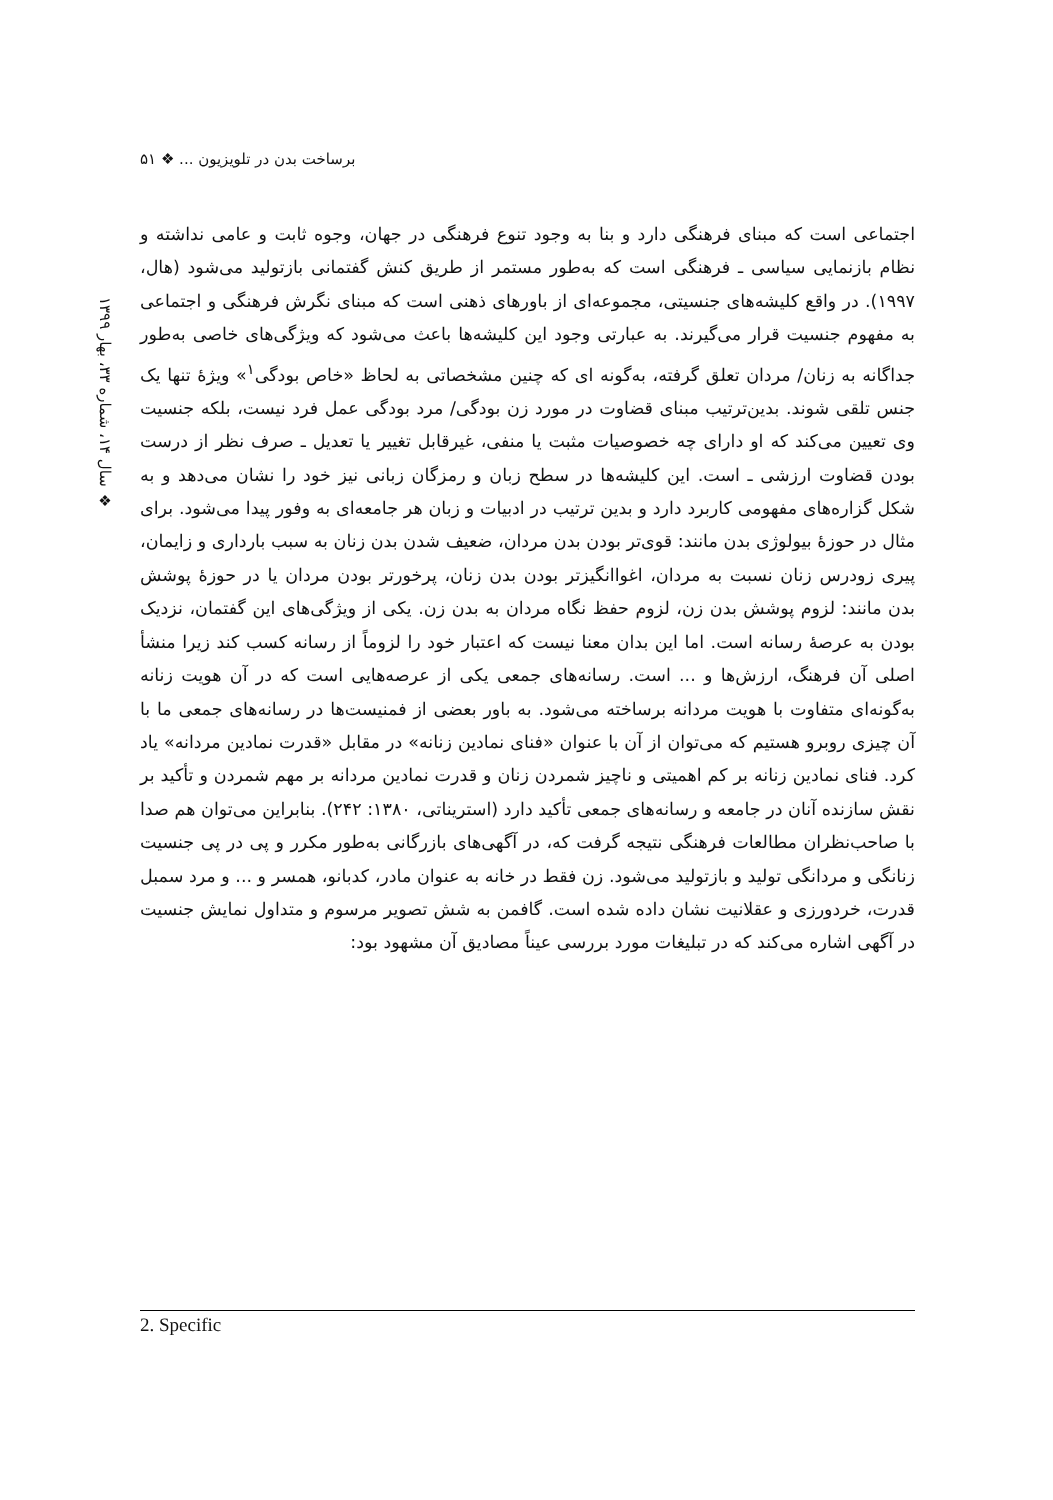برساخت بدن در تلویزیون ... ❖ ۵۱
❖ سال ۱۴، شماره ۳۳، بهار ۱۳۹۹
اجتماعی است که مبنای فرهنگی دارد و بنا به وجود تنوع فرهنگی در جهان، وجوه ثابت و عامی نداشته و نظام بازنمایی سیاسی ـ فرهنگی است که به‌طور مستمر از طریق کنش گفتمانی بازتولید می‌شود (هال، ۱۹۹۷). در واقع کلیشه‌های جنسیتی، مجموعه‌ای از باورهای ذهنی است که مبنای نگرش فرهنگی و اجتماعی به مفهوم جنسیت قرار می‌گیرند. به عبارتی وجود این کلیشه‌ها باعث می‌شود که ویژگی‌های خاصی به‌طور جداگانه به زنان/ مردان تعلق گرفته، به‌گونه ای که چنین مشخصاتی به لحاظ «خاص بودگی<sup>۱</sup>» ویژهٔ تنها یک جنس تلقی شوند. بدین‌ترتیب مبنای قضاوت در مورد زن بودگی/ مرد بودگی عمل فرد نیست، بلکه جنسیت وی تعیین می‌کند که او دارای چه خصوصیات مثبت یا منفی، غیرقابل تغییر یا تعدیل ـ صرف نظر از درست بودن قضاوت ارزشی ـ است. این کلیشه‌ها در سطح زبان و رمزگان زبانی نیز خود را نشان می‌دهد و به شکل گزاره‌های مفهومی کاربرد دارد و بدین ترتیب در ادبیات و زبان هر جامعه‌ای به وفور پیدا می‌شود. برای مثال در حوزهٔ بیولوژی بدن مانند: قوی‌تر بودن بدن مردان، ضعیف شدن بدن زنان به سبب بارداری و زایمان، پیری زودرس زنان نسبت به مردان، اغواانگیزتر بودن بدن زنان، پرخورتر بودن مردان یا در حوزهٔ پوشش بدن مانند: لزوم پوشش بدن زن، لزوم حفظ نگاه مردان به بدن زن. یکی از ویژگی‌های این گفتمان، نزدیک بودن به عرصهٔ رسانه است. اما این بدان معنا نیست که اعتبار خود را لزوماً از رسانه کسب کند زیرا منشأ اصلی آن فرهنگ، ارزش‌ها و ... است. رسانه‌های جمعی یکی از عرصه‌هایی است که در آن هویت زنانه به‌گونه‌ای متفاوت با هویت مردانه برساخته می‌شود. به باور بعضی از فمنیست‌ها در رسانه‌های جمعی ما با آن چیزی روبرو هستیم که می‌توان از آن با عنوان «فنای نمادین زنانه» در مقابل «قدرت نمادین مردانه» یاد کرد. فنای نمادین زنانه بر کم اهمیتی و ناچیز شمردن زنان و قدرت نمادین مردانه بر مهم شمردن و تأکید بر نقش سازنده آنان در جامعه و رسانه‌های جمعی تأکید دارد (استریناتی، ۱۳۸۰: ۲۴۲). بنابراین می‌توان هم صدا با صاحب‌نظران مطالعات فرهنگی نتیجه گرفت که، در آگهی‌های بازرگانی به‌طور مکرر و پی در پی جنسیت زنانگی و مردانگی تولید و بازتولید می‌شود. زن فقط در خانه به عنوان مادر، کدبانو، همسر و ... و مرد سمبل قدرت، خردورزی و عقلانیت نشان داده شده است. گافمن به شش تصویر مرسوم و متداول نمایش جنسیت در آگهی اشاره می‌کند که در تبلیغات مورد بررسی عیناً مصادیق آن مشهود بود:
2. Specific